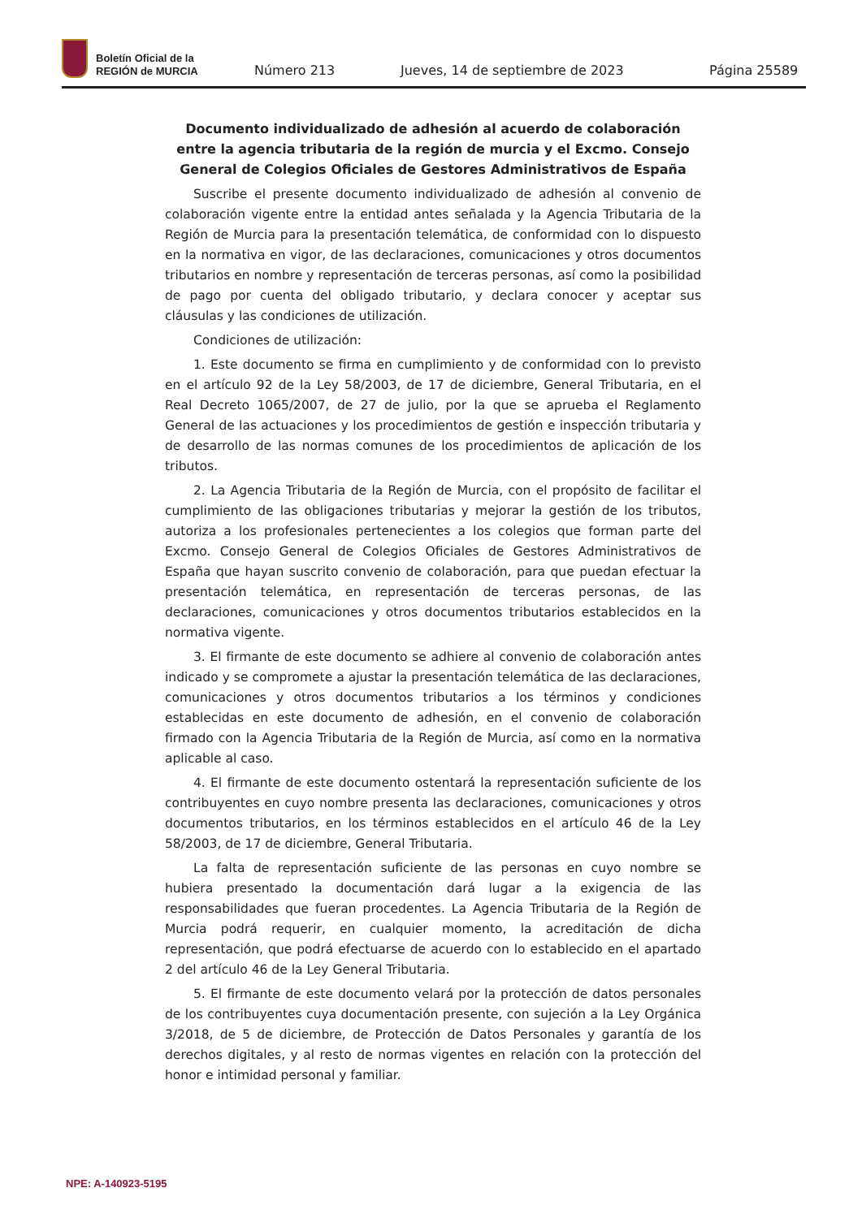Boletín Oficial de la
REGIÓN de MURCIA
Número 213 Jueves, 14 de septiembre de 2023 Página 25589
Documento individualizado de adhesión al acuerdo de colaboración entre la agencia tributaria de la región de murcia y el Excmo. Consejo General de Colegios Oficiales de Gestores Administrativos de España
Suscribe el presente documento individualizado de adhesión al convenio de colaboración vigente entre la entidad antes señalada y la Agencia Tributaria de la Región de Murcia para la presentación telemática, de conformidad con lo dispuesto en la normativa en vigor, de las declaraciones, comunicaciones y otros documentos tributarios en nombre y representación de terceras personas, así como la posibilidad de pago por cuenta del obligado tributario, y declara conocer y aceptar sus cláusulas y las condiciones de utilización.
Condiciones de utilización:
1. Este documento se firma en cumplimiento y de conformidad con lo previsto en el artículo 92 de la Ley 58/2003, de 17 de diciembre, General Tributaria, en el Real Decreto 1065/2007, de 27 de julio, por la que se aprueba el Reglamento General de las actuaciones y los procedimientos de gestión e inspección tributaria y de desarrollo de las normas comunes de los procedimientos de aplicación de los tributos.
2. La Agencia Tributaria de la Región de Murcia, con el propósito de facilitar el cumplimiento de las obligaciones tributarias y mejorar la gestión de los tributos, autoriza a los profesionales pertenecientes a los colegios que forman parte del Excmo. Consejo General de Colegios Oficiales de Gestores Administrativos de España que hayan suscrito convenio de colaboración, para que puedan efectuar la presentación telemática, en representación de terceras personas, de las declaraciones, comunicaciones y otros documentos tributarios establecidos en la normativa vigente.
3. El firmante de este documento se adhiere al convenio de colaboración antes indicado y se compromete a ajustar la presentación telemática de las declaraciones, comunicaciones y otros documentos tributarios a los términos y condiciones establecidas en este documento de adhesión, en el convenio de colaboración firmado con la Agencia Tributaria de la Región de Murcia, así como en la normativa aplicable al caso.
4. El firmante de este documento ostentará la representación suficiente de los contribuyentes en cuyo nombre presenta las declaraciones, comunicaciones y otros documentos tributarios, en los términos establecidos en el artículo 46 de la Ley 58/2003, de 17 de diciembre, General Tributaria.
La falta de representación suficiente de las personas en cuyo nombre se hubiera presentado la documentación dará lugar a la exigencia de las responsabilidades que fueran procedentes. La Agencia Tributaria de la Región de Murcia podrá requerir, en cualquier momento, la acreditación de dicha representación, que podrá efectuarse de acuerdo con lo establecido en el apartado 2 del artículo 46 de la Ley General Tributaria.
5. El firmante de este documento velará por la protección de datos personales de los contribuyentes cuya documentación presente, con sujeción a la Ley Orgánica 3/2018, de 5 de diciembre, de Protección de Datos Personales y garantía de los derechos digitales, y al resto de normas vigentes en relación con la protección del honor e intimidad personal y familiar.
NPE: A-140923-5195